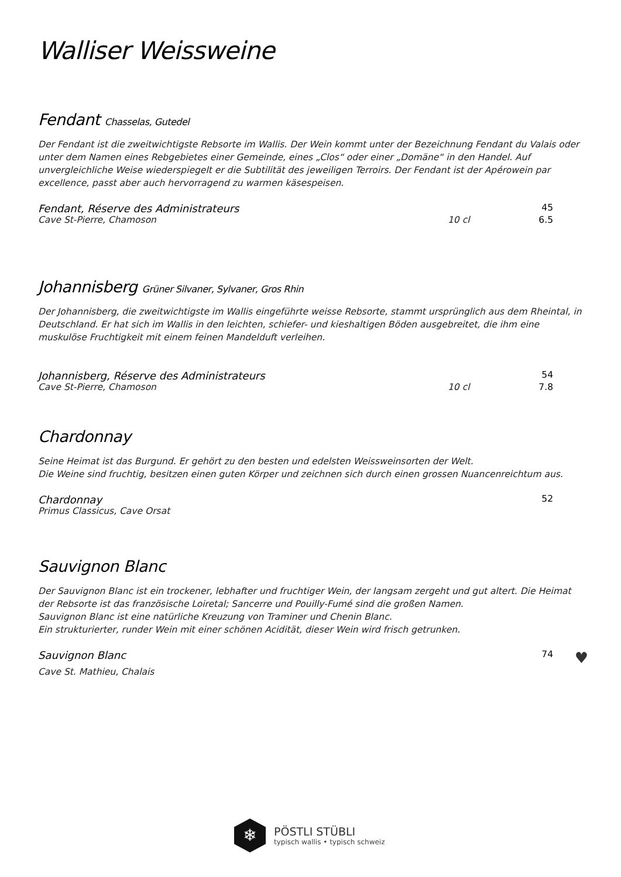Walliser Weissweine
Fendant Chasselas, Gutedel
Der Fendant ist die zweitwichtigste Rebsorte im Wallis. Der Wein kommt unter der Bezeichnung Fendant du Valais oder unter dem Namen eines Rebgebietes einer Gemeinde, eines „Clos“ oder einer „Domäne“ in den Handel. Auf unvergleichliche Weise wiederspiegelt er die Subtilität des jeweiligen Terroirs. Der Fendant ist der Apérowein par excellence, passt aber auch hervorragend zu warmen käsespeisen.
Fendant, Réserve des Administrateurs 45 Cave St-Pierre, Chamoson 10 cl 6.5
Johannisberg Grüner Silvaner, Sylvaner, Gros Rhin
Der Johannisberg, die zweitwichtigste im Wallis eingeführte weisse Rebsorte, stammt ursprünglich aus dem Rheintal, in Deutschland. Er hat sich im Wallis in den leichten, schiefer- und kieshaltigen Böden ausgebreitet, die ihm eine muskulöse Fruchtigkeit mit einem feinen Mandelduft verleihen.
Johannisberg, Réserve des Administrateurs 54 Cave St-Pierre, Chamoson 10 cl 7.8
Chardonnay
Seine Heimat ist das Burgund. Er gehört zu den besten und edelsten Weissweinsorten der Welt.
Die Weine sind fruchtig, besitzen einen guten Körper und zeichnen sich durch einen grossen Nuancenreichtum aus.
Chardonnay 52 Primus Classicus, Cave Orsat
Sauvignon Blanc
Der Sauvignon Blanc ist ein trockener, lebhafter und fruchtiger Wein, der langsam zergeht und gut altert. Die Heimat der Rebsorte ist das französische Loiretal; Sancerre und Pouilly-Fumé sind die großen Namen.
Sauvignon Blanc ist eine natürliche Kreuzung von Traminer und Chenin Blanc.
Ein strukturierter, runder Wein mit einer schönen Acidität, dieser Wein wird frisch getrunken.
Sauvignon Blanc 74 ♥ Cave St. Mathieu, Chalais
❄
PÖSTLI STÜBLI
typisch wallis • typisch schweiz